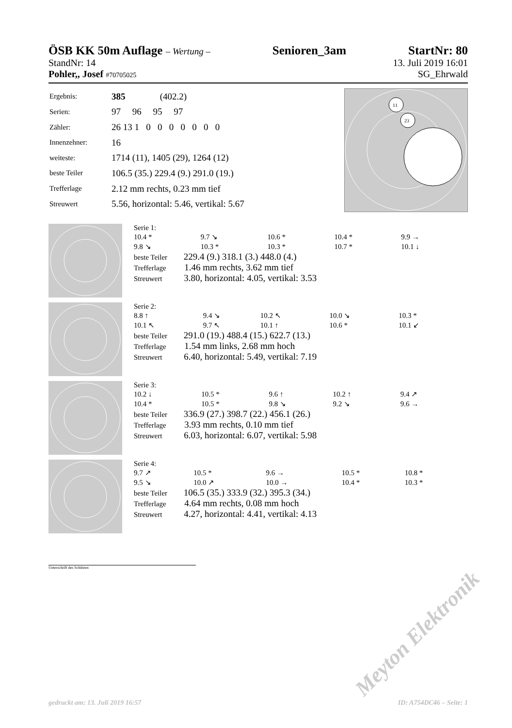ÖSB KK 50m Auflage – Wertung – Senioren_3am StartNr: 80
StandNr: 14 13. Juli 2019 16:01
Pohler,, Josef #70705025 SG_Ehrwald
| Ergebnis: | 385 (402.2) |
| Serien: | 97 96 95 97 |
| Zähler: | 26 13 1 0 0 0 0 0 0 0 |
| Innenzehner: | 16 |
| weiteste: | 1714 (11), 1405 (29), 1264 (12) |
| beste Teiler | 106.5 (35.) 229.4 (9.) 291.0 (19.) |
| Trefferlage | 2.12 mm rechts, 0.23 mm tief |
| Streuwert | 5.56, horizontal: 5.46, vertikal: 5.67 |
11
23
Serie 1:
| 10.4 * | 9.7 ↘ | 10.6 * | 10.4 * | 9.9 → |
| 9.8 ↘ | 10.3 * | 10.3 * | 10.7 * | 10.1 ↓ |
beste Teiler 229.4 (9.) 318.1 (3.) 448.0 (4.)
Trefferlage 1.46 mm rechts, 3.62 mm tief
Streuwert 3.80, horizontal: 4.05, vertikal: 3.53
Serie 2:
| 8.8 ↑ | 9.4 ↘ | 10.2 ↖ | 10.0 ↘ | 10.3 * |
| 10.1 ↖ | 9.7 ↖ | 10.1 ↑ | 10.6 * | 10.1 ↙ |
beste Teiler 291.0 (19.) 488.4 (15.) 622.7 (13.)
Trefferlage 1.54 mm links, 2.68 mm hoch
Streuwert 6.40, horizontal: 5.49, vertikal: 7.19
Serie 3:
| 10.2 ↓ | 10.5 * | 9.6 ↑ | 10.2 ↑ | 9.4 ↗ |
| 10.4 * | 10.5 * | 9.8 ↘ | 9.2 ↘ | 9.6 → |
beste Teiler 336.9 (27.) 398.7 (22.) 456.1 (26.)
Trefferlage 3.93 mm rechts, 0.10 mm tief
Streuwert 6.03, horizontal: 6.07, vertikal: 5.98
Serie 4:
| 9.7 ↗ | 10.5 * | 9.6 → | 10.5 * | 10.8 * |
| 9.5 ↘ | 10.0 ↗ | 10.0 → | 10.4 * | 10.3 * |
beste Teiler 106.5 (35.) 333.9 (32.) 395.3 (34.)
Trefferlage 4.64 mm rechts, 0.08 mm hoch
Streuwert 4.27, horizontal: 4.41, vertikal: 4.13
Unterschrift des Schützen
Meyton Elektronik
gedruckt am: 13. Juli 2019 16:57 ID: A754DC46 – Seite: 1